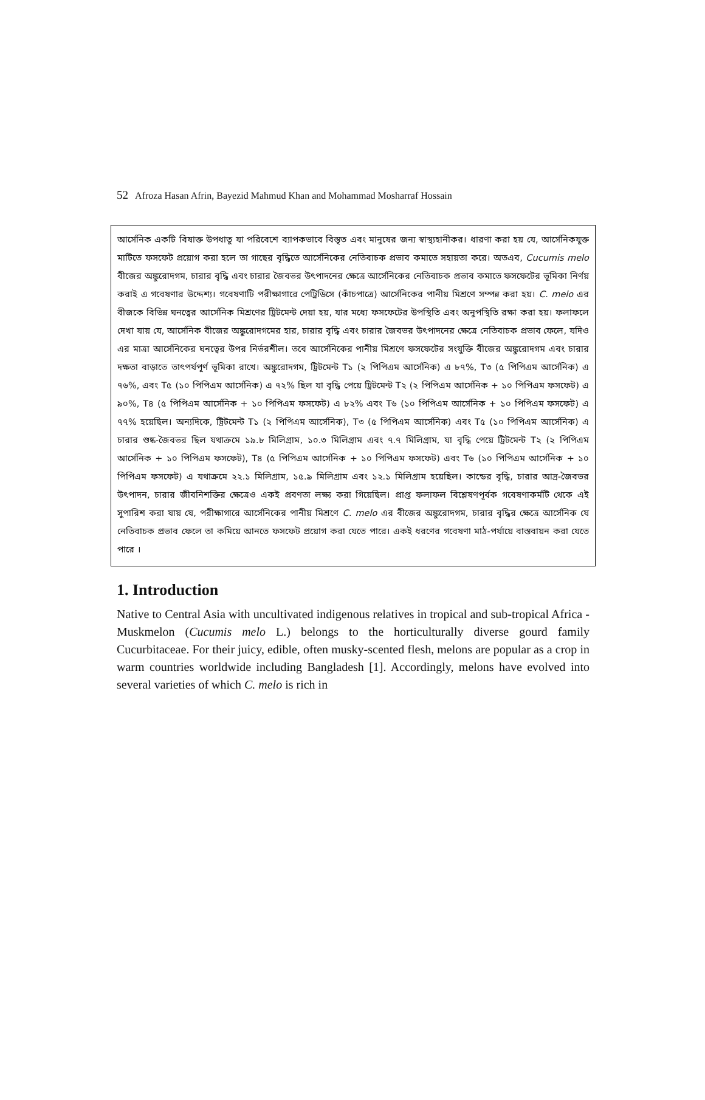52 Afroza Hasan Afrin, Bayezid Mahmud Khan and Mohammad Mosharraf Hossain
আর্সেনিক একটি বিষাক্ত উপধাতু যা পরিবেশে ব্যাপকভাবে বিস্তৃত এবং মানুষের জন্য স্বাস্থ্যহানীকর। ধারণা করা হয় যে, আর্সেনিকযুক্ত মাটিতে ফসফেট প্রয়োগ করা হলে তা গাছের বৃদ্ধিতে আর্সেনিকের নেতিবাচক প্রভাব কমাতে সহায়তা করে। অতএব, Cucumis melo বীজের অঙ্কুরোদগম, চারার বৃদ্ধি এবং চারার জৈবভর উৎপাদনের ক্ষেত্রে আর্সেনিকের নেতিবাচক প্রভাব কমাতে ফসফেটের ভূমিকা নির্ণয় করাই এ গবেষণার উদ্দেশ্য। গবেষণাটি পরীক্ষাগারে পেট্রিডিসে (কাঁচপাত্রে) আর্সেনিকের পানীয় মিশ্রণে সম্পন্ন করা হয়। C. melo এর বীজকে বিভিন্ন ঘনত্বের আর্সেনিক মিশ্রণের ট্রিটমেন্ট দেয়া হয়, যার মধ্যে ফসফেটের উপস্থিতি এবং অনুপস্থিতি রক্ষা করা হয়। ফলাফলে দেখা যায় যে, আর্সেনিক বীজের অঙ্কুরোদগমের হার, চারার বৃদ্ধি এবং চারার জৈবভর উৎপাদনের ক্ষেত্রে নেতিবাচক প্রভাব ফেলে, যদিও এর মাত্রা আর্সেনিকের ঘনত্বের উপর নির্ভরশীল। তবে আর্সেনিকের পানীয় মিশ্রণে ফসফেটের সংযুক্তি বীজের অঙ্কুরোদগম এবং চারার দক্ষতা বাড়াতে তাৎপর্যপূর্ণ ভূমিকা রাখে। অঙ্কুরোদগম, ট্রিটমেন্ট T১ (২ পিপিএম আর্সেনিক) এ ৮৭%, T৩ (৫ পিপিএম আর্সেনিক) এ ৭৬%, এবং T৫ (১০ পিপিএম আর্সেনিক) এ ৭২% ছিল যা বৃদ্ধি পেয়ে ট্রিটমেন্ট T২ (২ পিপিএম আর্সেনিক + ১০ পিপিএম ফসফেট) এ ৯০%, T৪ (৫ পিপিএম আর্সেনিক + ১০ পিপিএম ফসফেট) এ ৮২% এবং T৬ (১০ পিপিএম আর্সেনিক + ১০ পিপিএম ফসফেট) এ ৭৭% হয়েছিল। অন্যদিকে, ট্রিটমেন্ট T১ (২ পিপিএম আর্সেনিক), T৩ (৫ পিপিএম আর্সেনিক) এবং T৫ (১০ পিপিএম আর্সেনিক) এ চারার শুষ্ক-জৈবভর ছিল যথাক্রমে ১৯.৮ মিলিগ্রাম, ১০.৩ মিলিগ্রাম এবং ৭.৭ মিলিগ্রাম, যা বৃদ্ধি পেয়ে ট্রিটমেন্ট T২ (২ পিপিএম আর্সেনিক + ১০ পিপিএম ফসফেট), T৪ (৫ পিপিএম আর্সেনিক + ১০ পিপিএম ফসফেট) এবং T৬ (১০ পিপিএম আর্সেনিক + ১০ পিপিএম ফসফেট) এ যথাক্রমে ২২.১ মিলিগ্রাম, ১৫.৯ মিলিগ্রাম এবং ১২.১ মিলিগ্রাম হয়েছিল। কান্ডের বৃদ্ধি, চারার আদ্র-জৈবভর উৎপাদন, চারার জীবনিশক্তির ক্ষেত্রেও একই প্রবণতা লক্ষ্য করা গিয়েছিল। প্রাপ্ত ফলাফল বিশ্লেষণপূর্বক গবেষণাকর্মটি থেকে এই সুপারিশ করা যায় যে, পরীক্ষাগারে আর্সেনিকের পানীয় মিশ্রণে C. melo এর বীজের অঙ্কুরোদগম, চারার বৃদ্ধির ক্ষেত্রে আর্সেনিক যে নেতিবাচক প্রভাব ফেলে তা কমিয়ে আনতে ফসফেট প্রয়োগ করা যেতে পারে। একই ধরণের গবেষণা মাঠ-পর্যায়ে বাস্তবায়ন করা যেতে পারে ।
1. Introduction
Native to Central Asia with uncultivated indigenous relatives in tropical and sub-tropical Africa - Muskmelon (Cucumis melo L.) belongs to the horticulturally diverse gourd family Cucurbitaceae. For their juicy, edible, often musky-scented flesh, melons are popular as a crop in warm countries worldwide including Bangladesh [1]. Accordingly, melons have evolved into several varieties of which C. melo is rich in